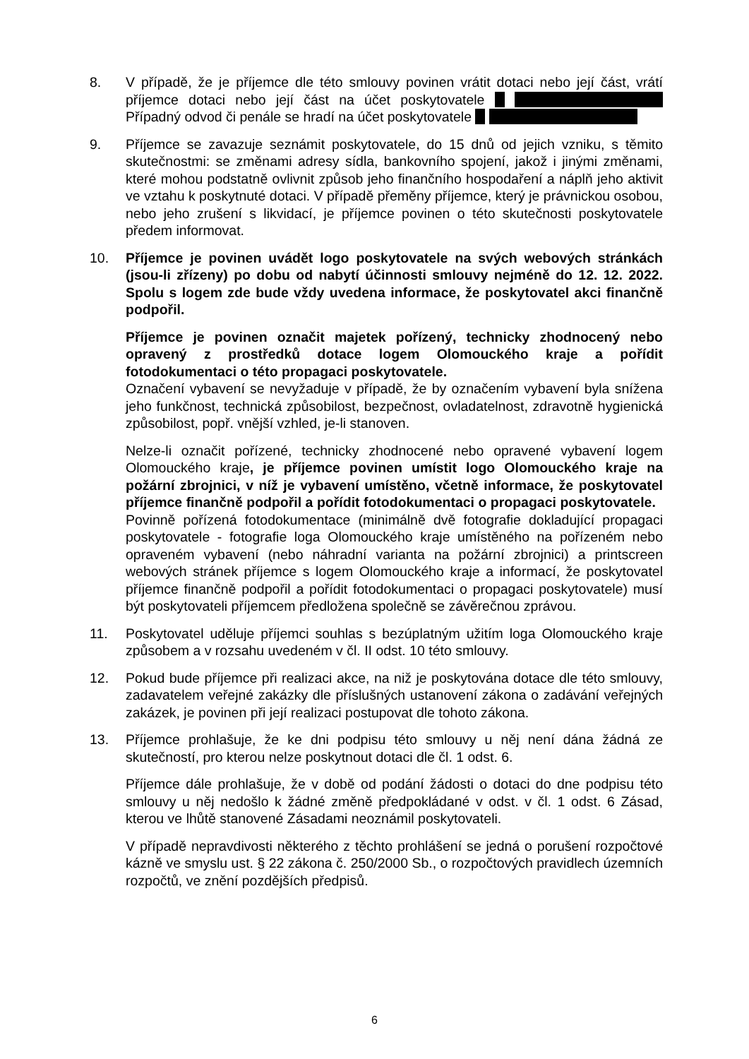8. V případě, že je příjemce dle této smlouvy povinen vrátit dotaci nebo její část, vrátí příjemce dotaci nebo její část na účet poskytovatele Případný odvod či penále se hradí na účet poskytovatele
9. Příjemce se zavazuje seznámit poskytovatele, do 15 dnů od jejich vzniku, s těmito skutečnostmi: se změnami adresy sídla, bankovního spojení, jakož i jinými změnami, které mohou podstatně ovlivnit způsob jeho finančního hospodaření a náplň jeho aktivit ve vztahu k poskytnuté dotaci. V případě přeměny příjemce, který je právnickou osobou, nebo jeho zrušení s likvidací, je příjemce povinen o této skutečnosti poskytovatele předem informovat.
10. Příjemce je povinen uvádět logo poskytovatele na svých webových stránkách (jsou-li zřízeny) po dobu od nabytí účinnosti smlouvy nejméně do 12. 12. 2022. Spolu s logem zde bude vždy uvedena informace, že poskytovatel akci finančně podpořil.
Příjemce je povinen označit majetek pořízený, technicky zhodnocený nebo opravený z prostředků dotace logem Olomouckého kraje a pořídit fotodokumentaci o této propagaci poskytovatele.
Označení vybavení se nevyžaduje v případě, že by označením vybavení byla snížena jeho funkčnost, technická způsobilost, bezpečnost, ovladatelnost, zdravotně hygienická způsobilost, popř. vnější vzhled, je-li stanoven.
Nelze-li označit pořízené, technicky zhodnocené nebo opravené vybavení logem Olomouckého kraje, je příjemce povinen umístit logo Olomouckého kraje na požární zbrojnici, v níž je vybavení umístěno, včetně informace, že poskytovatel příjemce finančně podpořil a pořídit fotodokumentaci o propagaci poskytovatele.
Povinně pořízená fotodokumentace (minimálně dvě fotografie dokladující propagaci poskytovatele - fotografie loga Olomouckého kraje umístěného na pořízeném nebo opraveném vybavení (nebo náhradní varianta na požární zbrojnici) a printscreen webových stránek příjemce s logem Olomouckého kraje a informací, že poskytovatel příjemce finančně podpořil a pořídit fotodokumentaci o propagaci poskytovatele) musí být poskytovateli příjemcem předložena společně se závěrečnou zprávou.
11. Poskytovatel uděluje příjemci souhlas s bezúplatným užitím loga Olomouckého kraje způsobem a v rozsahu uvedeném v čl. II odst. 10 této smlouvy.
12. Pokud bude příjemce při realizaci akce, na niž je poskytována dotace dle této smlouvy, zadavatelem veřejné zakázky dle příslušných ustanovení zákona o zadávání veřejných zakázek, je povinen při její realizaci postupovat dle tohoto zákona.
13. Příjemce prohlašuje, že ke dni podpisu této smlouvy u něj není dána žádná ze skutečností, pro kterou nelze poskytnout dotaci dle čl. 1 odst. 6.
Příjemce dále prohlašuje, že v době od podání žádosti o dotaci do dne podpisu této smlouvy u něj nedošlo k žádné změně předpokládané v odst. v čl. 1 odst. 6 Zásad, kterou ve lhůtě stanovené Zásadami neoznámil poskytovateli.
V případě nepravdivosti některého z těchto prohlášení se jedná o porušení rozpočtové kázně ve smyslu ust. § 22 zákona č. 250/2000 Sb., o rozpočtových pravidlech územních rozpočtů, ve znění pozdějších předpisů.
6